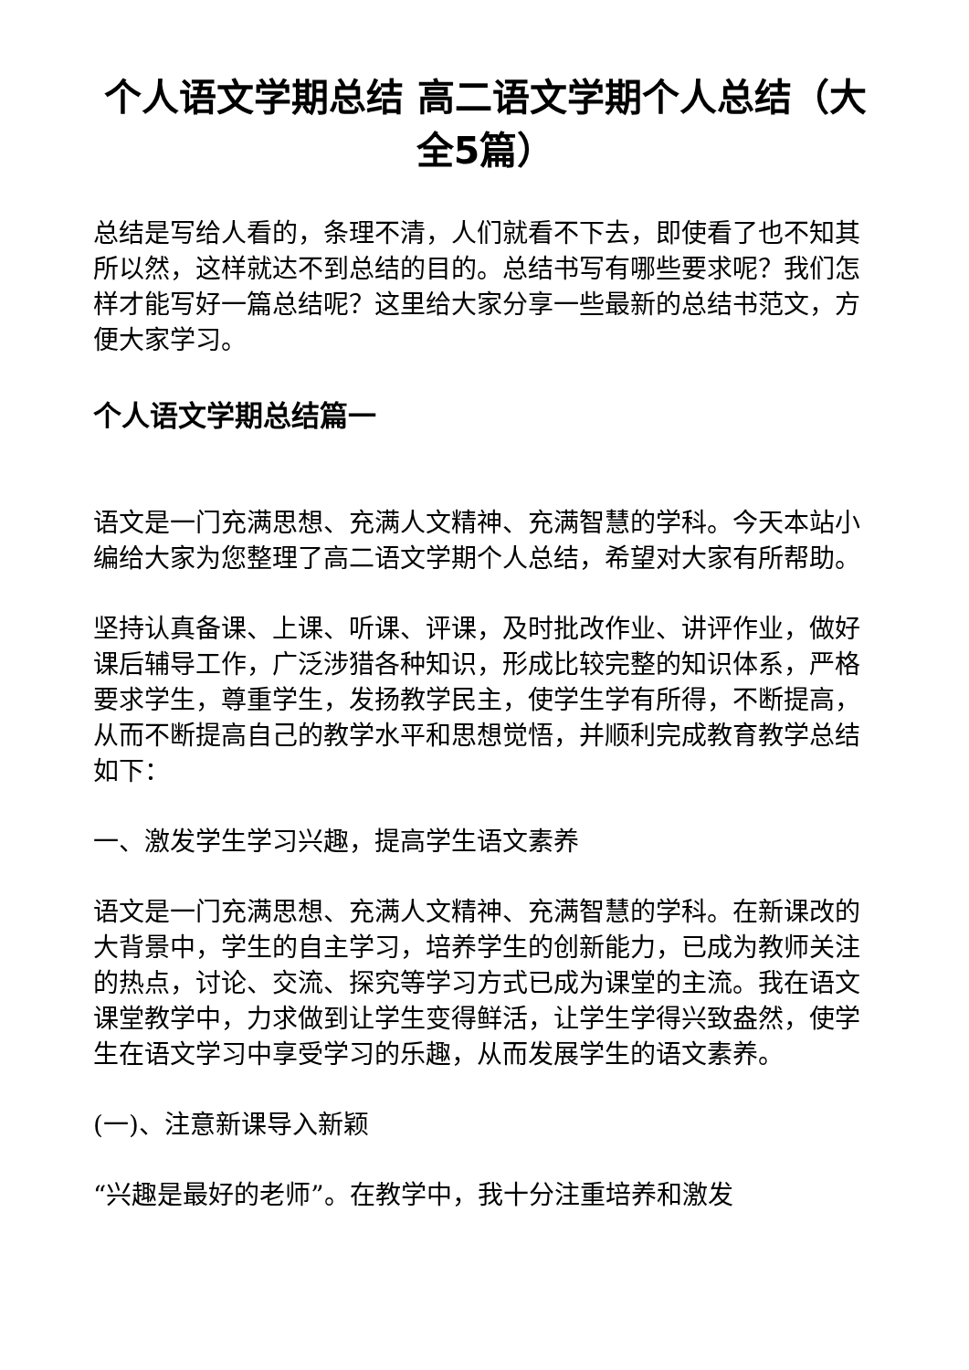个人语文学期总结 高二语文学期个人总结（大全5篇）
总结是写给人看的，条理不清，人们就看不下去，即使看了也不知其所以然，这样就达不到总结的目的。总结书写有哪些要求呢？我们怎样才能写好一篇总结呢？这里给大家分享一些最新的总结书范文，方便大家学习。
个人语文学期总结篇一
语文是一门充满思想、充满人文精神、充满智慧的学科。今天本站小编给大家为您整理了高二语文学期个人总结，希望对大家有所帮助。
坚持认真备课、上课、听课、评课，及时批改作业、讲评作业，做好课后辅导工作，广泛涉猎各种知识，形成比较完整的知识体系，严格要求学生，尊重学生，发扬教学民主，使学生学有所得，不断提高，从而不断提高自己的教学水平和思想觉悟，并顺利完成教育教学总结如下：
一、激发学生学习兴趣，提高学生语文素养
语文是一门充满思想、充满人文精神、充满智慧的学科。在新课改的大背景中，学生的自主学习，培养学生的创新能力，已成为教师关注的热点，讨论、交流、探究等学习方式已成为课堂的主流。我在语文课堂教学中，力求做到让学生变得鲜活，让学生学得兴致盎然，使学生在语文学习中享受学习的乐趣，从而发展学生的语文素养。
(一)、注意新课导入新颖
“兴趣是最好的老师”。在教学中，我十分注重培养和激发